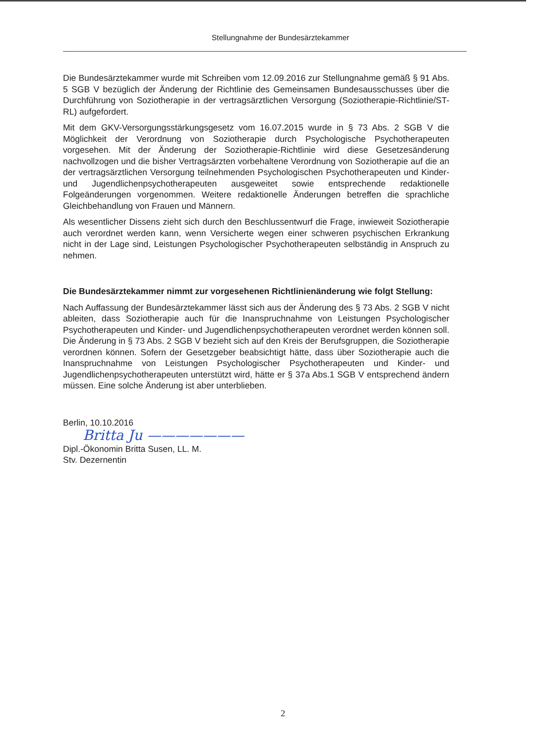Stellungnahme der Bundesärztekammer
Die Bundesärztekammer wurde mit Schreiben vom 12.09.2016 zur Stellungnahme gemäß § 91 Abs. 5 SGB V bezüglich der Änderung der Richtlinie des Gemeinsamen Bundesausschusses über die Durchführung von Soziotherapie in der vertragsärztlichen Versorgung (Soziotherapie-Richtlinie/ST-RL) aufgefordert.
Mit dem GKV-Versorgungsstärkungsgesetz vom 16.07.2015 wurde in § 73 Abs. 2 SGB V die Möglichkeit der Verordnung von Soziotherapie durch Psychologische Psychotherapeuten vorgesehen. Mit der Änderung der Soziotherapie-Richtlinie wird diese Gesetzesänderung nachvollzogen und die bisher Vertragsärzten vorbehaltene Verordnung von Soziotherapie auf die an der vertragsärztlichen Versorgung teilnehmenden Psychologischen Psychotherapeuten und Kinder- und Jugendlichenpsychotherapeuten ausgeweitet sowie entsprechende redaktionelle Folgeänderungen vorgenommen. Weitere redaktionelle Änderungen betreffen die sprachliche Gleichbehandlung von Frauen und Männern.
Als wesentlicher Dissens zieht sich durch den Beschlussentwurf die Frage, inwieweit Soziotherapie auch verordnet werden kann, wenn Versicherte wegen einer schweren psychischen Erkrankung nicht in der Lage sind, Leistungen Psychologischer Psychotherapeuten selbständig in Anspruch zu nehmen.
Die Bundesärztekammer nimmt zur vorgesehenen Richtlinienänderung wie folgt Stellung:
Nach Auffassung der Bundesärztekammer lässt sich aus der Änderung des § 73 Abs. 2 SGB V nicht ableiten, dass Soziotherapie auch für die Inanspruchnahme von Leistungen Psychologischer Psychotherapeuten und Kinder- und Jugendlichenpsychotherapeuten verordnet werden können soll. Die Änderung in § 73 Abs. 2 SGB V bezieht sich auf den Kreis der Berufsgruppen, die Soziotherapie verordnen können. Sofern der Gesetzgeber beabsichtigt hätte, dass über Soziotherapie auch die Inanspruchnahme von Leistungen Psychologischer Psychotherapeuten und Kinder- und Jugendlichenpsychotherapeuten unterstützt wird, hätte er § 37a Abs.1 SGB V entsprechend ändern müssen. Eine solche Änderung ist aber unterblieben.
Berlin, 10.10.2016
Britta Ju ———————
Dipl.-Ökonomin Britta Susen, LL. M.
Stv. Dezernentin
2